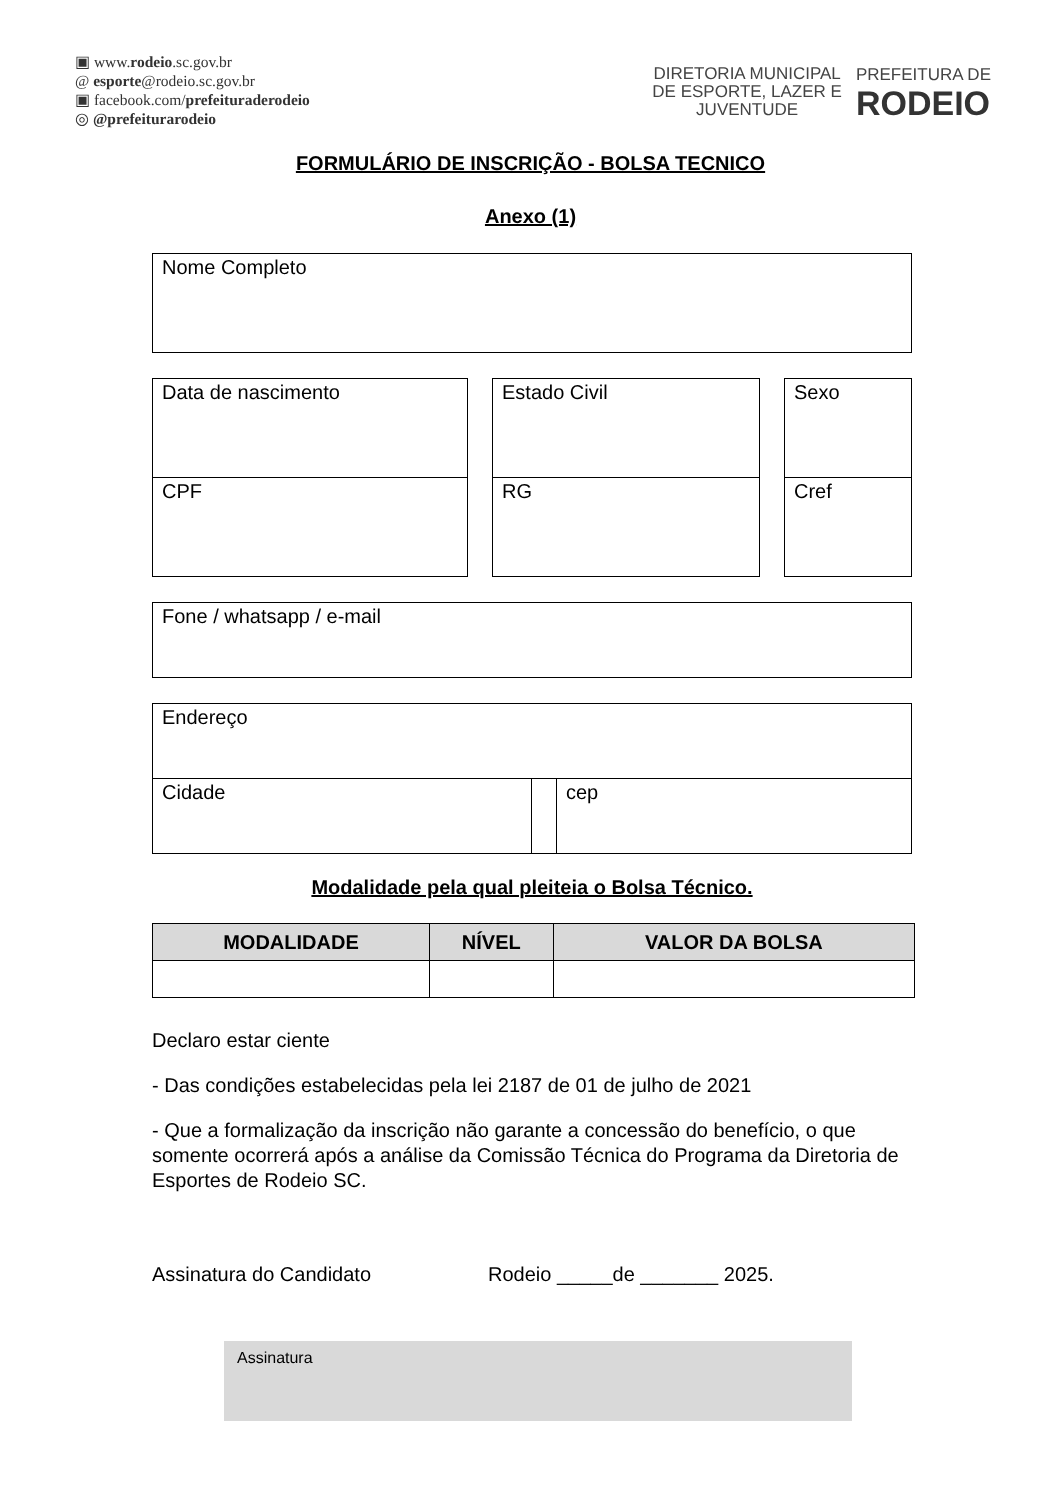▣ www.rodeio.sc.gov.br
@ esporte@rodeio.sc.gov.br
▣ facebook.com/prefeituraderodeio
◎ @prefeiturarodeio
DIRETORIA MUNICIPAL
DE ESPORTE, LAZER E
JUVENTUDE
PREFEITURA DE
RODEIO
FORMULÁRIO DE INSCRIÇÃO - BOLSA TECNICO
Anexo (1)
| Nome Completo |
| Data de nascimento | | Estado Civil | | Sexo |
| CPF | | RG | | Cref |
| Fone / whatsapp / e-mail |
| Endereço | | |
| Cidade | | cep |
Modalidade pela qual pleiteia o Bolsa Técnico.
| MODALIDADE | NÍVEL | VALOR DA BOLSA |
| --- | --- | --- |
Declaro estar ciente
- Das condições estabelecidas pela lei 2187 de 01 de julho de 2021
- Que a formalização da inscrição não garante a concessão do benefício, o que somente ocorrerá após a análise da Comissão Técnica do Programa da Diretoria de Esportes de Rodeio SC.
Assinatura do Candidato Rodeio _____de _______ 2025.
Assinatura